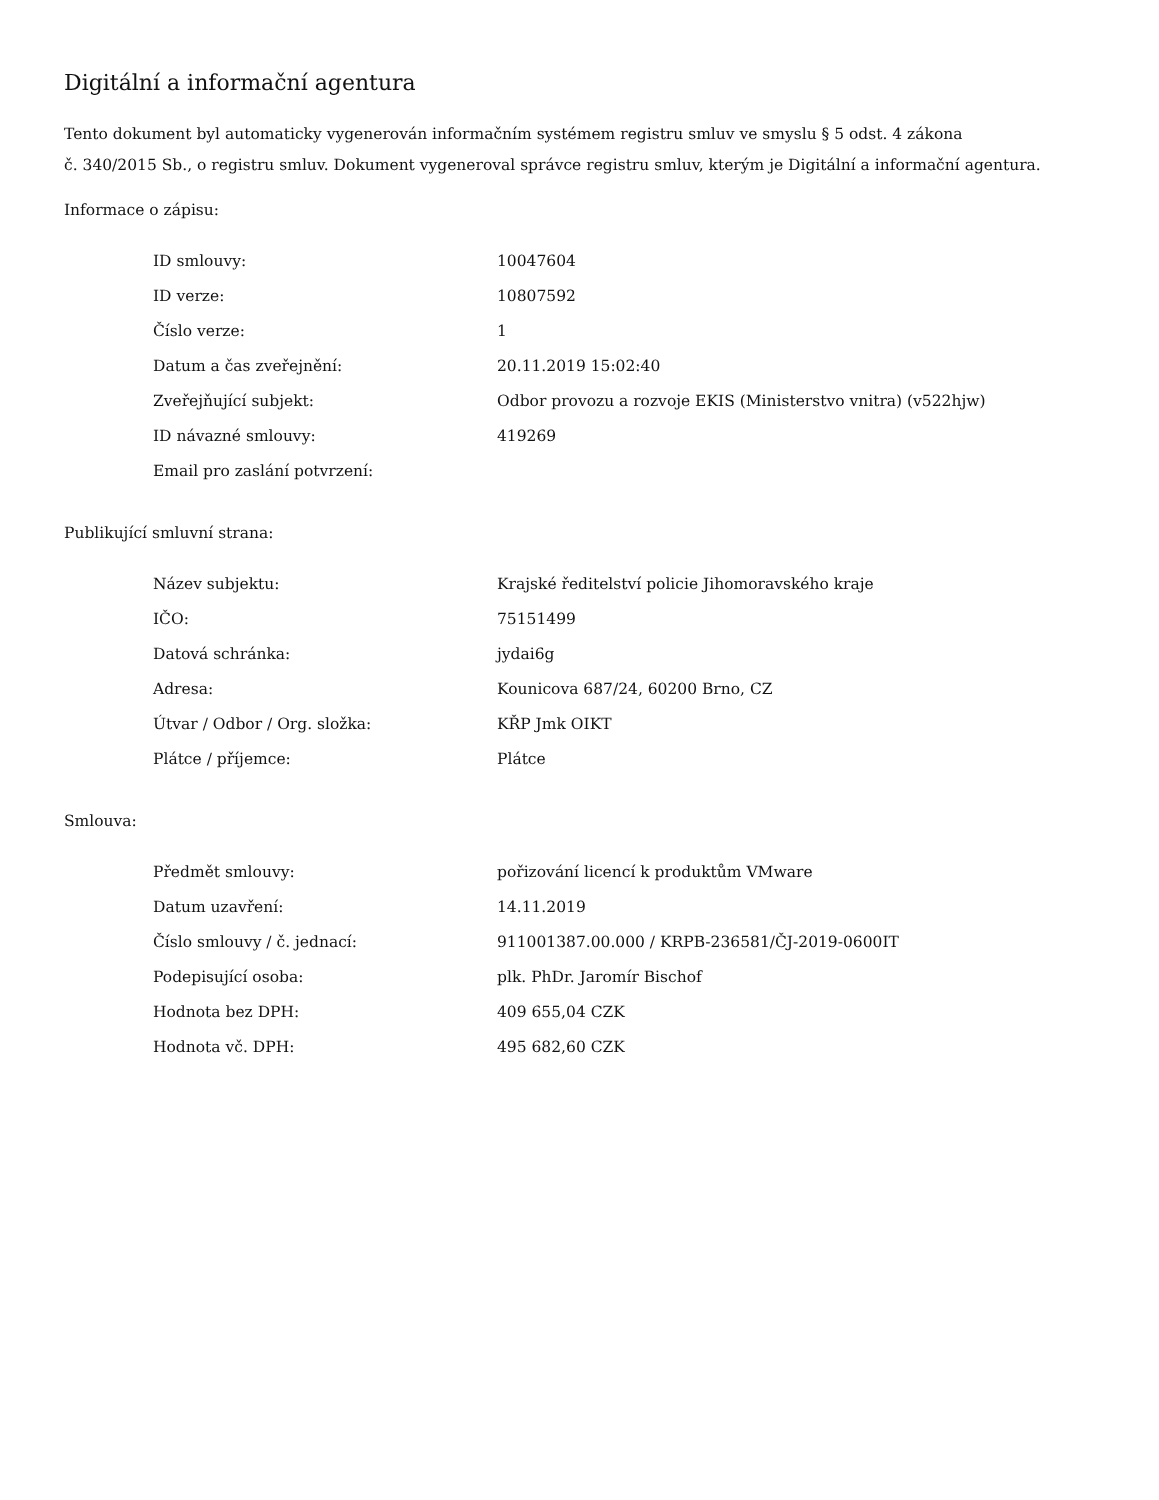Digitální a informační agentura
Tento dokument byl automaticky vygenerován informačním systémem registru smluv ve smyslu § 5 odst. 4 zákona
č. 340/2015 Sb., o registru smluv. Dokument vygeneroval správce registru smluv, kterým je Digitální a informační agentura.
Informace o zápisu:
| ID smlouvy: | 10047604 |
| ID verze: | 10807592 |
| Číslo verze: | 1 |
| Datum a čas zveřejnění: | 20.11.2019 15:02:40 |
| Zveřejňující subjekt: | Odbor provozu a rozvoje EKIS (Ministerstvo vnitra) (v522hjw) |
| ID návazné smlouvy: | 419269 |
| Email pro zaslání potvrzení: | |
Publikující smluvní strana:
| Název subjektu: | Krajské ředitelství policie Jihomoravského kraje |
| IČO: | 75151499 |
| Datová schránka: | jydai6g |
| Adresa: | Kounicova 687/24, 60200 Brno, CZ |
| Útvar / Odbor / Org. složka: | KŘP Jmk OIKT |
| Plátce / příjemce: | Plátce |
Smlouva:
| Předmět smlouvy: | pořizování licencí k produktům VMware |
| Datum uzavření: | 14.11.2019 |
| Číslo smlouvy / č. jednací: | 911001387.00.000 / KRPB-236581/ČJ-2019-0600IT |
| Podepisující osoba: | plk. PhDr. Jaromír Bischof |
| Hodnota bez DPH: | 409 655,04 CZK |
| Hodnota vč. DPH: | 495 682,60 CZK |